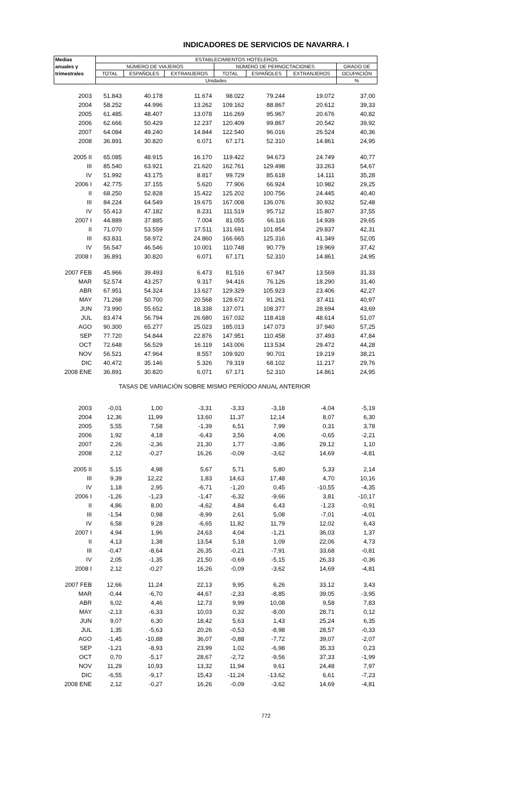INDICADORES DE SERVICIOS DE NAVARRA. I
| Medias | ESTABLECIMIENTOS HOTELEROS | | | | | | |
| --- | --- | --- | --- | --- | --- | --- | --- |
| anuales y | NÚMERO DE VIAJEROS | | | NÚMERO DE PERNOCTACIONES | | | GRADO DE |
| trimestrales | TOTAL | ESPAÑOLES | EXTRANJEROS | TOTAL | ESPAÑOLES | EXTRANJEROS | OCUPACIÓN |
| | Unidades | | | | | | % |
| 2003 | 51.843 | 40.178 | 11.674 | 98.022 | 79.244 | 19.072 | 37,00 |
| 2004 | 58.252 | 44.996 | 13.262 | 109.162 | 88.867 | 20.612 | 39,33 |
| 2005 | 61.485 | 48.407 | 13.078 | 116.269 | 95.967 | 20.676 | 40,82 |
| 2006 | 62.666 | 50.429 | 12.237 | 120.409 | 99.867 | 20.542 | 39,92 |
| 2007 | 64.084 | 49.240 | 14.844 | 122.540 | 96.016 | 26.524 | 40,36 |
| 2008 | 36.891 | 30.820 | 6.071 | 67.171 | 52.310 | 14.861 | 24,95 |
| 2005 II | 65.085 | 48.915 | 16.170 | 119.422 | 94.673 | 24.749 | 40,77 |
| III | 85.540 | 63.921 | 21.620 | 162.761 | 129.498 | 33.263 | 54,67 |
| IV | 51.992 | 43.175 | 8.817 | 99.729 | 85.618 | 14.111 | 35,28 |
| 2006 I | 42.775 | 37.155 | 5.620 | 77.906 | 66.924 | 10.982 | 29,25 |
| II | 68.250 | 52.828 | 15.422 | 125.202 | 100.756 | 24.445 | 40,40 |
| III | 84.224 | 64.549 | 19.675 | 167.008 | 136.076 | 30.932 | 52,48 |
| IV | 55.413 | 47.182 | 8.231 | 111.519 | 95.712 | 15.807 | 37,55 |
| 2007 I | 44.889 | 37.885 | 7.004 | 81.055 | 66.116 | 14.939 | 29,65 |
| II | 71.070 | 53.559 | 17.511 | 131.691 | 101.854 | 29.837 | 42,31 |
| III | 83.831 | 58.972 | 24.860 | 166.665 | 125.316 | 41.349 | 52,05 |
| IV | 56.547 | 46.546 | 10.001 | 110.748 | 90.779 | 19.969 | 37,42 |
| 2008 I | 36.891 | 30.820 | 6.071 | 67.171 | 52.310 | 14.861 | 24,95 |
| 2007 FEB | 45.966 | 39.493 | 6.473 | 81.516 | 67.947 | 13.569 | 31,33 |
| MAR | 52.574 | 43.257 | 9.317 | 94.416 | 76.126 | 18.290 | 31,40 |
| ABR | 67.951 | 54.324 | 13.627 | 129.329 | 105.923 | 23.406 | 42,27 |
| MAY | 71.268 | 50.700 | 20.568 | 128.672 | 91.261 | 37.411 | 40,97 |
| JUN | 73.990 | 55.652 | 18.338 | 137.071 | 108.377 | 28.694 | 43,69 |
| JUL | 83.474 | 56.794 | 26.680 | 167.032 | 118.418 | 48.614 | 51,07 |
| AGO | 90.300 | 65.277 | 25.023 | 185.013 | 147.073 | 37.940 | 57,25 |
| SEP | 77.720 | 54.844 | 22.876 | 147.951 | 110.458 | 37.493 | 47,84 |
| OCT | 72.648 | 56.529 | 16.119 | 143.006 | 113.534 | 29.472 | 44,28 |
| NOV | 56.521 | 47.964 | 8.557 | 109.920 | 90.701 | 19.219 | 38,21 |
| DIC | 40.472 | 35.146 | 5.326 | 79.319 | 68.102 | 11.217 | 29,76 |
| 2008 ENE | 36.891 | 30.820 | 6.071 | 67.171 | 52.310 | 14.861 | 24,95 |
| TASAS DE VARIACIÓN SOBRE MISMO PERÍODO ANUAL ANTERIOR | | | | | | | |
| 2003 | -0,01 | 1,00 | -3,31 | -3,33 | -3,18 | -4,04 | -5,19 |
| 2004 | 12,36 | 11,99 | 13,60 | 11,37 | 12,14 | 8,07 | 6,30 |
| 2005 | 5,55 | 7,58 | -1,39 | 6,51 | 7,99 | 0,31 | 3,78 |
| 2006 | 1,92 | 4,18 | -6,43 | 3,56 | 4,06 | -0,65 | -2,21 |
| 2007 | 2,26 | -2,36 | 21,30 | 1,77 | -3,86 | 29,12 | 1,10 |
| 2008 | 2,12 | -0,27 | 16,26 | -0,09 | -3,62 | 14,69 | -4,81 |
| 2005 II | 5,15 | 4,98 | 5,67 | 5,71 | 5,80 | 5,33 | 2,14 |
| III | 9,39 | 12,22 | 1,83 | 14,63 | 17,48 | 4,70 | 10,16 |
| IV | 1,18 | 2,95 | -6,71 | -1,20 | 0,45 | -10,55 | -4,35 |
| 2006 I | -1,26 | -1,23 | -1,47 | -6,32 | -9,66 | 3,81 | -10,17 |
| II | 4,86 | 8,00 | -4,62 | 4,84 | 6,43 | -1,23 | -0,91 |
| III | -1,54 | 0,98 | -8,99 | 2,61 | 5,08 | -7,01 | -4,01 |
| IV | 6,58 | 9,28 | -6,65 | 11,82 | 11,79 | 12,02 | 6,43 |
| 2007 I | 4,94 | 1,96 | 24,63 | 4,04 | -1,21 | 36,03 | 1,37 |
| II | 4,13 | 1,38 | 13,54 | 5,18 | 1,09 | 22,06 | 4,73 |
| III | -0,47 | -8,64 | 26,35 | -0,21 | -7,91 | 33,68 | -0,81 |
| IV | 2,05 | -1,35 | 21,50 | -0,69 | -5,15 | 26,33 | -0,36 |
| 2008 I | 2,12 | -0,27 | 16,26 | -0,09 | -3,62 | 14,69 | -4,81 |
| 2007 FEB | 12,66 | 11,24 | 22,13 | 9,95 | 6,26 | 33,12 | 3,43 |
| MAR | -0,44 | -6,70 | 44,67 | -2,33 | -8,85 | 39,05 | -3,95 |
| ABR | 6,02 | 4,46 | 12,73 | 9,99 | 10,08 | 9,58 | 7,83 |
| MAY | -2,13 | -6,33 | 10,03 | 0,32 | -8,00 | 28,71 | 0,12 |
| JUN | 9,07 | 6,30 | 18,42 | 5,63 | 1,43 | 25,24 | 6,35 |
| JUL | 1,35 | -5,63 | 20,26 | -0,53 | -8,98 | 28,57 | -0,33 |
| AGO | -1,45 | -10,88 | 36,07 | -0,88 | -7,72 | 39,07 | -2,07 |
| SEP | -1,21 | -8,93 | 23,99 | 1,02 | -6,98 | 35,33 | 0,23 |
| OCT | 0,70 | -5,17 | 28,67 | -2,72 | -9,56 | 37,33 | -1,99 |
| NOV | 11,29 | 10,93 | 13,32 | 11,94 | 9,61 | 24,48 | 7,97 |
| DIC | -6,55 | -9,17 | 15,43 | -11,24 | -13,62 | 6,61 | -7,23 |
| 2008 ENE | 2,12 | -0,27 | 16,26 | -0,09 | -3,62 | 14,69 | -4,81 |
772